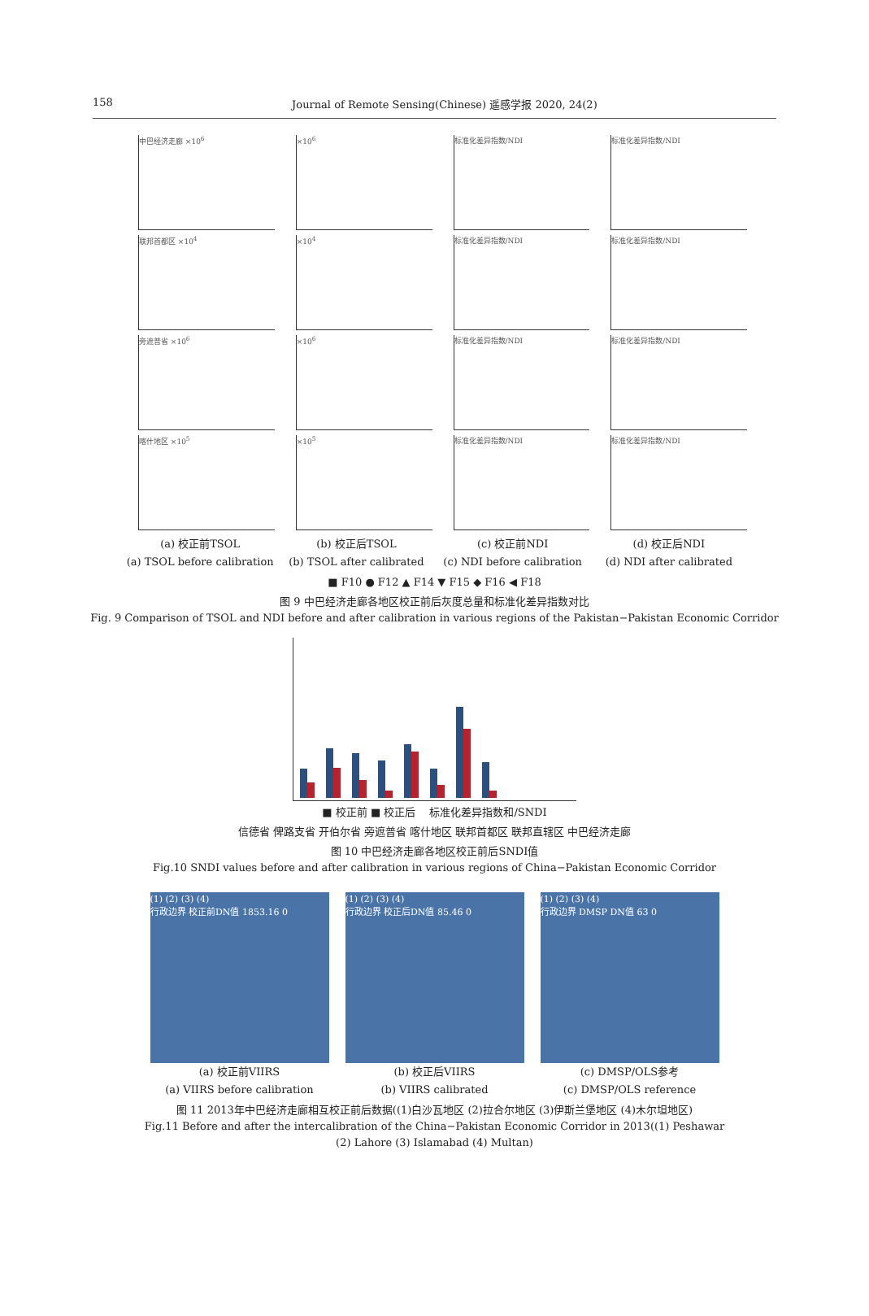158 Journal of Remote Sensing(Chinese) 遥感学报 2020, 24(2)
中巴经济走廊 ×10<sup>6</sup>
×10<sup>6</sup>
标准化差异指数/NDI
标准化差异指数/NDI
联邦首都区 ×10<sup>4</sup>
×10<sup>4</sup>
标准化差异指数/NDI
标准化差异指数/NDI
旁遮普省 ×10<sup>6</sup>
×10<sup>6</sup>
标准化差异指数/NDI
标准化差异指数/NDI
喀什地区 ×10<sup>5</sup>
×10<sup>5</sup>
标准化差异指数/NDI
标准化差异指数/NDI
(a) 校正前TSOL
(a) TSOL before calibration
(b) 校正后TSOL
(b) TSOL after calibrated
(c) 校正前NDI
(c) NDI before calibration
(d) 校正后NDI
(d) NDI after calibrated
■ F10 ● F12 ▲ F14 ▼ F15 ◆ F16 ◀ F18
图 9 中巴经济走廊各地区校正前后灰度总量和标准化差异指数对比
Fig. 9 Comparison of TSOL and NDI before and after calibration in various regions of the Pakistan−Pakistan Economic Corridor
■ 校正前 ■ 校正后 　标准化差异指数和/SNDI
信德省 俾路支省 开伯尔省 旁遮普省 喀什地区 联邦首都区 联邦直辖区 中巴经济走廊
图 10 中巴经济走廊各地区校正前后SNDI值
Fig.10 SNDI values before and after calibration in various regions of China−Pakistan Economic Corridor
(1) (2) (3) (4)
行政边界 校正前DN值 1853.16 0
(a) 校正前VIIRS
(a) VIIRS before calibration
(1) (2) (3) (4)
行政边界 校正后DN值 85.46 0
(b) 校正后VIIRS
(b) VIIRS calibrated
(1) (2) (3) (4)
行政边界 DMSP DN值 63 0
(c) DMSP/OLS参考
(c) DMSP/OLS reference
图 11 2013年中巴经济走廊相互校正前后数据((1)白沙瓦地区 (2)拉合尔地区 (3)伊斯兰堡地区 (4)木尔坦地区)
Fig.11 Before and after the intercalibration of the China−Pakistan Economic Corridor in 2013((1) Peshawar
(2) Lahore (3) Islamabad (4) Multan)